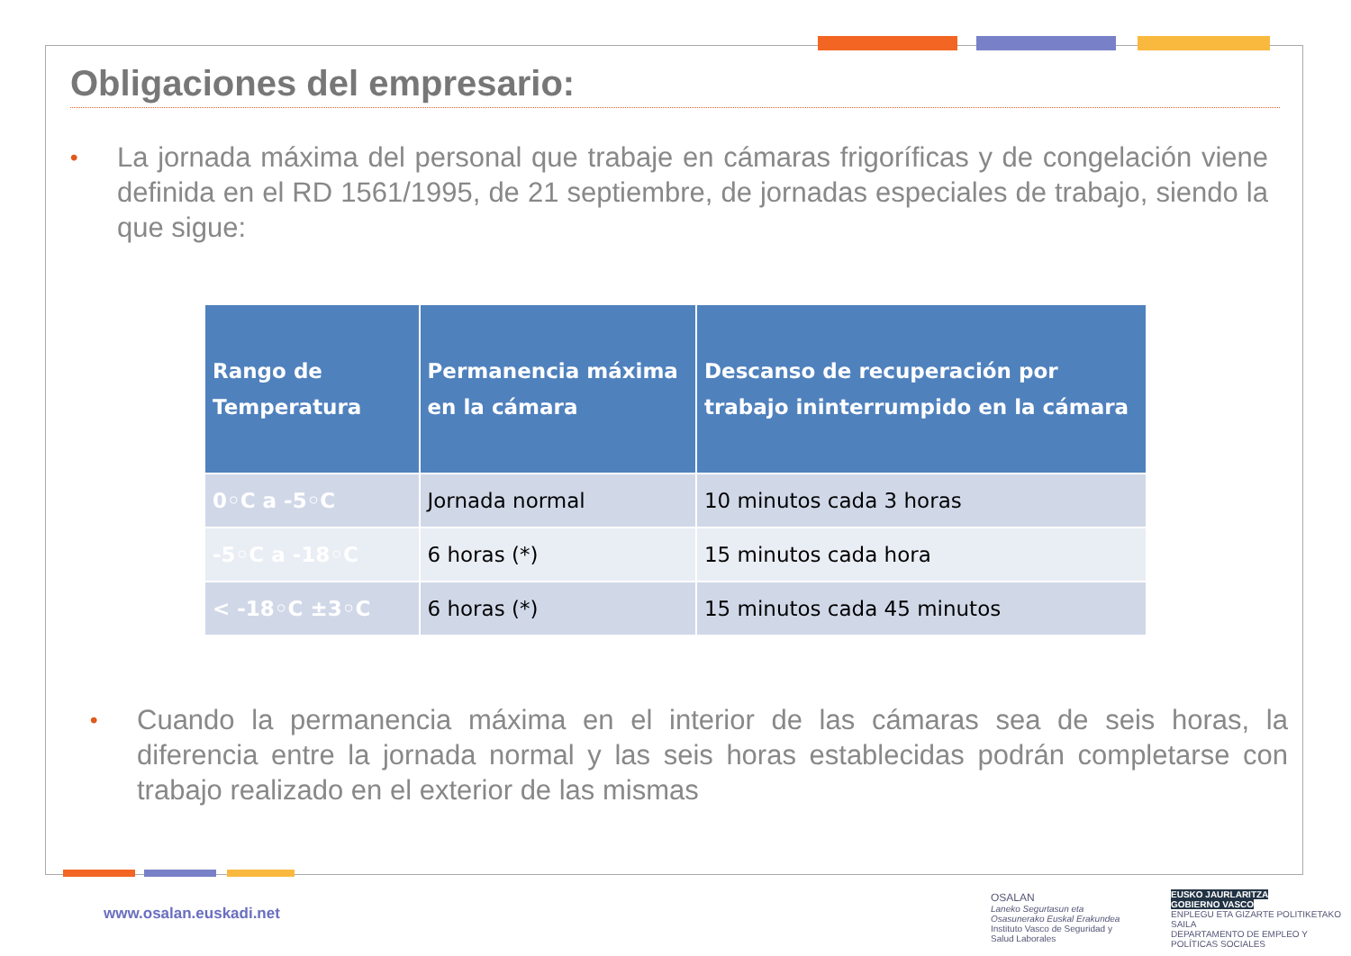Obligaciones del empresario:
• La jornada máxima del personal que trabaje en cámaras frigoríficas y de congelación viene definida en el RD 1561/1995, de 21 septiembre, de jornadas especiales de trabajo, siendo la que sigue:
| Rango de Temperatura | Permanencia máxima en la cámara | Descanso de recuperación por trabajo ininterrumpido en la cámara |
| --- | --- | --- |
| 0◦C a -5◦C | Jornada normal | 10 minutos cada 3 horas |
| -5◦C a -18◦C | 6 horas (*) | 15 minutos cada hora |
| < -18◦C ±3◦C | 6 horas (*) | 15 minutos cada 45 minutos |
• Cuando la permanencia máxima en el interior de las cámaras sea de seis horas, la diferencia entre la jornada normal y las seis horas establecidas podrán completarse con trabajo realizado en el exterior de las mismas
www.osalan.euskadi.net
OSALAN
Laneko Segurtasun eta
Osasunerako Euskal Erakundea
Instituto Vasco de Seguridad y
Salud Laborales
EUSKO JAURLARITZA
GOBIERNO VASCO
ENPLEGU ETA GIZARTE POLITIKETAKO SAILA
DEPARTAMENTO DE EMPLEO Y POLÍTICAS SOCIALES